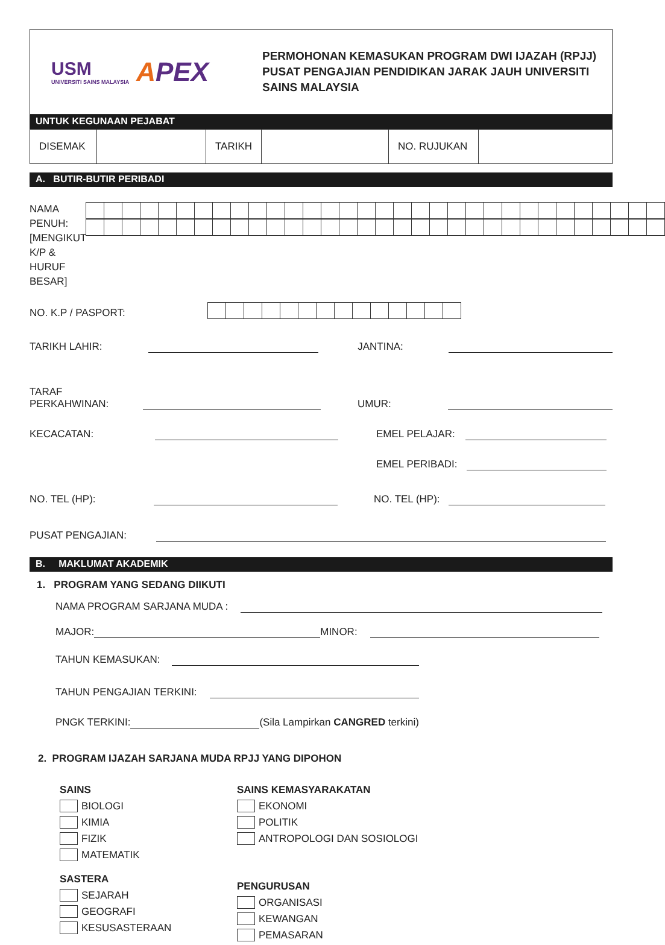USM
UNIVERSITI SAINS MALAYSIA
APEX
PERMOHONAN KEMASUKAN PROGRAM DWI IJAZAH (RPJJ)
PUSAT PENGAJIAN PENDIDIKAN JARAK JAUH UNIVERSITI
SAINS MALAYSIA
UNTUK KEGUNAAN PEJABAT
| DISEMAK | | TARIKH | | NO. RUJUKAN | |
A. BUTIR-BUTIR PERIBADI
NAMA PENUH:
[MENGIKUT K/P & HURUF BESAR]
NO. K.P / PASPORT:
TARIKH LAHIR:
JANTINA:
TARAF PERKAHWINAN:
UMUR:
KECACATAN:
EMEL PELAJAR:
EMEL PERIBADI:
NO. TEL (HP):
NO. TEL (HP):
PUSAT PENGAJIAN:
B. MAKLUMAT AKADEMIK
1. PROGRAM YANG SEDANG DIIKUTI
NAMA PROGRAM SARJANA MUDA :
MAJOR:
MINOR:
TAHUN KEMASUKAN:
TAHUN PENGAJIAN TERKINI:
PNGK TERKINI:
(Sila Lampirkan CANGRED terkini)
2. PROGRAM IJAZAH SARJANA MUDA RPJJ YANG DIPOHON
SAINS
BIOLOGI
KIMIA
FIZIK
MATEMATIK
SASTERA
SEJARAH
GEOGRAFI
KESUSASTERAAN
SAINS KEMASYARAKATAN
EKONOMI
POLITIK
ANTROPOLOGI DAN SOSIOLOGI
PENGURUSAN
ORGANISASI
KEWANGAN
PEMASARAN